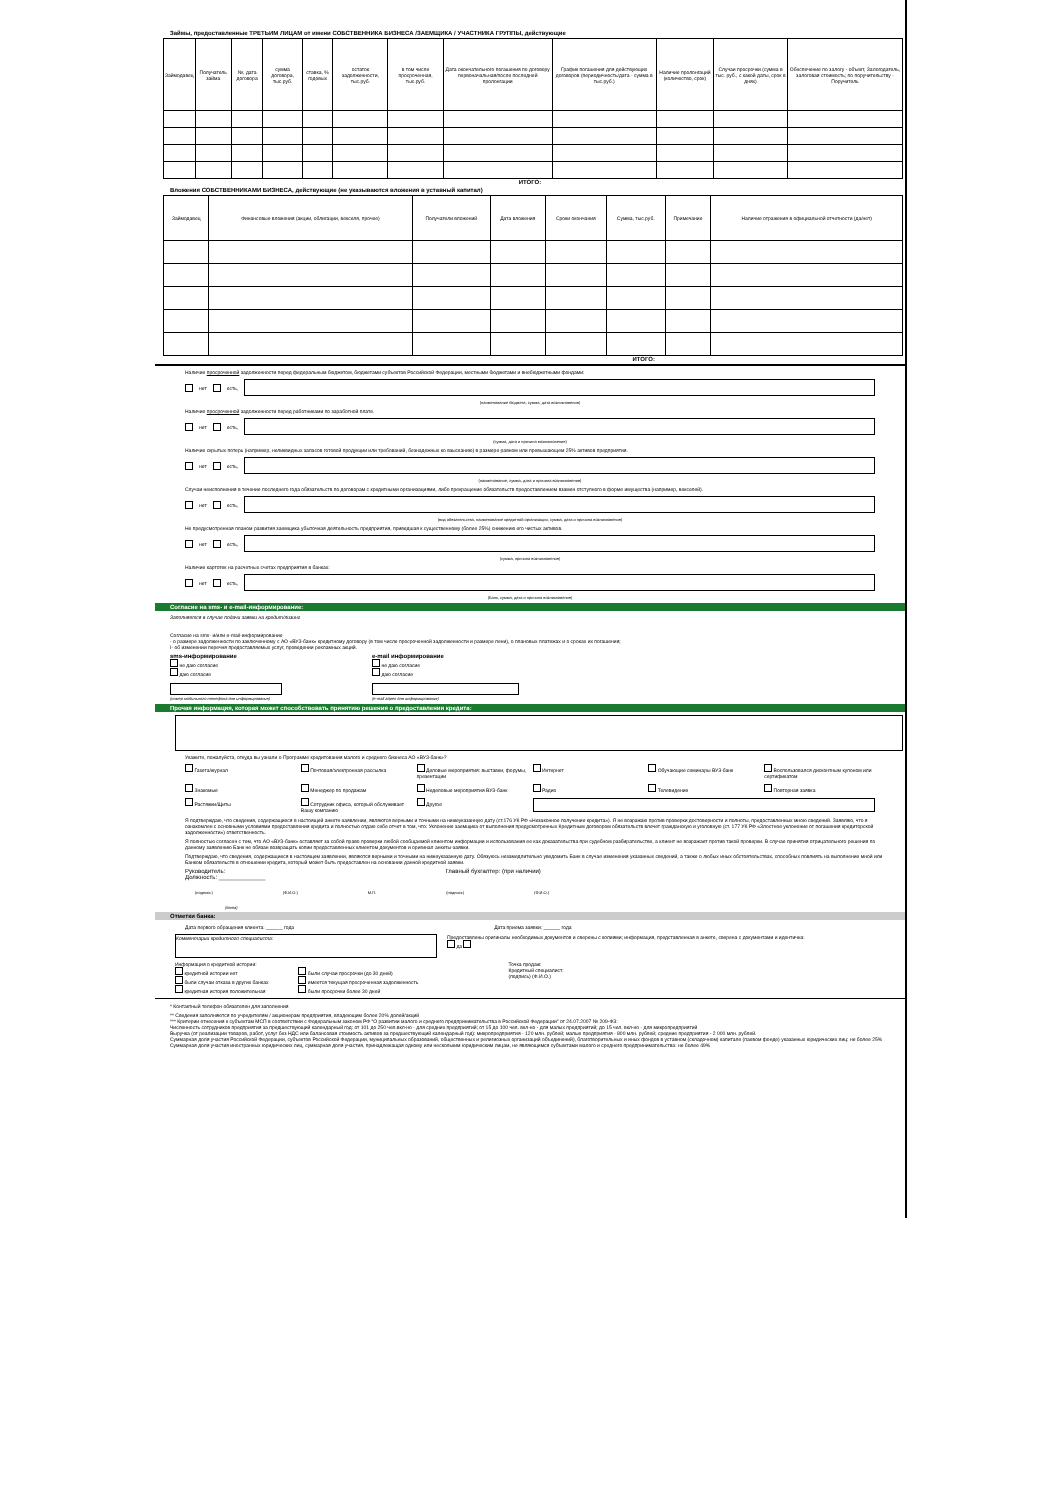Займы, предоставленные ТРЕТЬИМ ЛИЦАМ от имени СОБСТВЕННИКА БИЗНЕСА /ЗАЕМЩИКА / УЧАСТНИКА ГРУППЫ, действующие
| Займодавец | Получатель займа | №, дата договора | сумма договора, тыс.руб. | ставка, % годовых | остаток задолженности, тыс.руб. | в том числе просроченная, тыс.руб. | Дата окончательного погашения по договору первоначальная/после последней пролонгации | График погашения для действующих договоров (периодичность/дата - сумма в тыс.руб.) | Наличие пролонгаций (количество, срок) | Случаи просрочки (сумма в тыс. руб., с какой даты, срок в днях) | Обеспечение по залогу - объект, Залогодатель, залоговая стоимость; по поручительству - Поручитель |
| --- | --- | --- | --- | --- | --- | --- | --- | --- | --- | --- | --- |
ИТОГО:
Вложения СОБСТВЕННИКАМИ БИЗНЕСА, действующие (не указываются вложения в уставный капитал)
| Займодавец | Финансовые вложения (акции, облигации, векселя, прочее) | Получатели вложений | Дата вложения | Сроки окончания | Сумма, тыс.руб. | Примечание | Наличие отражения в официальной отчетности (да/нет) |
| --- | --- | --- | --- | --- | --- | --- | --- |
ИТОГО:
Наличие просроченной задолженности перед федеральным бюджетом, бюджетами субъектов Российской Федерации, местными бюджетами и внебюджетными фондами:
нет есть,
(наименование бюджета, сумма, дата возникновения)
Наличие просроченной задолженности перед работниками по заработной плате.
нет есть,
(сумма, дата и причина возникновения)
Наличие скрытых потерь (например, неликвидных запасов готовой продукции или требований, безнадежных ко взысканию) в размере равном или превышающем 25% активов предприятия.
нет есть,
(наименование, сумма, дата и причина возникновения)
Случаи неисполнения в течение последнего года обязательств по договорам с кредитными организациями, либо прекращение обязательств предоставлением взамен отступного в форме имущества (например, векселей).
нет есть,
(вид обязательства, наименование кредитной организации, сумма, дата и причина возникновения)
Не предусмотренная планом развития заемщика убыточная деятельность предприятия, приведшая к существенному (более 25%) снижению его чистых активов.
нет есть,
(сумма, причина возникновения)
Наличие картотек на расчетных счетах предприятия в банках:
нет есть,
(Банк, сумма, дата и причина возникновения)
Согласие на sms- и e-mail-информирование:
Заполняется в случае подачи заявки на кредит/лизинг
Согласие на sms- и/или e-mail-информирование
- о размере задолженности по заключенному с АО «ВУЗ-банк» кредитному договору (в том числе просроченной задолженности и размере пени), о плановых платежах и о сроках их погашения;
I- об изменении перечня предоставляемых услуг, проведении рекламных акций.
sms-информирование
не даю согласие
даю согласие
(номер мобильного телефона для информирования)
e-mail информирование
не даю согласие
даю согласие
(e-mail адрес для информирования)
Прочая информация, которая может способствовать принятию решения о предоставлении кредита:
Укажите, пожалуйста, откуда вы узнали о Программе кредитования малого и среднего бизнеса АО «ВУЗ-банк»?
Газета/журнал Почтовая/электронная рассылка Деловые мероприятия: выставки, форумы, презентации Интернет Обучающие семинары ВУЗ-банк Воспользовался дисконтным купоном или сертификатом Знакомые Менеджер по продажам Неделовые мероприятия ВУЗ-банк Радио Телевидение Повторная заявка Растяжки/Щиты Сотрудник офиса, который обслуживает Вашу компанию Другое
Я подтверждаю, что сведения, содержащиеся в настоящей анкете-заявлении, являются верными и точными на нижеуказанную дату (ст.176 УК РФ «Незаконное получение кредита»). Я не возражаю против проверки достоверности и полноты, предоставленных мною сведений. Заявляю, что я ознакомлен с основными условиями предоставления кредита и полностью отдаю себе отчет в том, что: Уклонение заемщика от выполнения предусмотренных Кредитным договором обязательств влечет гражданскую и уголовную (ст. 177 УК РФ «Злостное уклонение от погашения кредиторской задолженности») ответственность.
Я полностью согласен с тем, что АО «ВУЗ-банк» оставляет за собой право проверки любой сообщаемой клиентом информации и использования ее как доказательства при судебном разбирательстве, а клиент не возражает против такой проверки. В случае принятия отрицательного решения по данному заявлению Банк не обязан возвращать копии предоставленных клиентом документов и оригинал анкеты-заявки.
Подтверждаю, что сведения, содержащиеся в настоящем заявлении, являются верными и точными на нижеуказанную дату. Обязуюсь незамедлительно уведомить Банк в случае изменения указанных сведений, а также о любых иных обстоятельствах, способных повлиять на выполнение мной или Банком обязательств в отношении кредита, который может быть предоставлен на основании данной кредитной заявки.
Руководитель:
Должность: ______________ Главный бухгалтер: (при наличии)
(подпись) (Ф.И.О.) М.П. (подпись) (Ф.И.О.)
(дата)
Отметки банка:
Дата первого обращения клиента: ______ года Дата приема заявки: ______ года
Комментарии кредитного специалиста:
Предоставлены оригиналы необходимых документов и сверены с копиями; информация, представленная в анкете, сверена с документами и идентична:
да
Информация о кредитной истории:
кредитной истории нет
были случаи отказа в других банках
кредитная история положительная
были случаи просрочки (до 30 дней)
имеется текущая просроченная задолженность
были просрочки более 30 дней
Точка продаж:
Кредитный специалист:
(подпись) (Ф.И.О.)
* Контактный телефон обязателен для заполнения
** Сведения заполняются по учредителям / акционерам предприятия, владеющим более 20% долей/акций
*** Критерии отнесения к субъектам МСП в соответствии с Федеральным законом РФ "О развитии малого и среднего предпринимательства в Российской Федерации" от 24.07.2007 № 209-ФЗ:
Численность сотрудников предприятия за предшествующий календарный год: от 101 до 250 чел.вкл-но - для средних предприятий; от 15 до 100 чел. вкл-но - для малых предприятий; до 15 чел. вкл-но - для микропредприятий
Выручка (от реализации товаров, работ, услуг без НДС или балансовая стоимость активов за предшествующий календарный год): микропредприятия - 120 млн. рублей; малые предприятия - 800 млн. рублей; средние предприятия - 2 000 млн. рублей.
Суммарная доля участия Российской Федерации, субъектов Российской Федерации, муниципальных образований, общественных и религиозных организаций объединений), благотворительных и иных фондов в уставном (складочном) капитале (паевом фонде) указанных юридических лиц: не более 25%
Суммарная доля участия иностранных юридических лиц, суммарная доля участия, принадлежащая одному или нескольким юридическим лицам, не являющимся субъектами малого и среднего предпринимательства: не более 49%